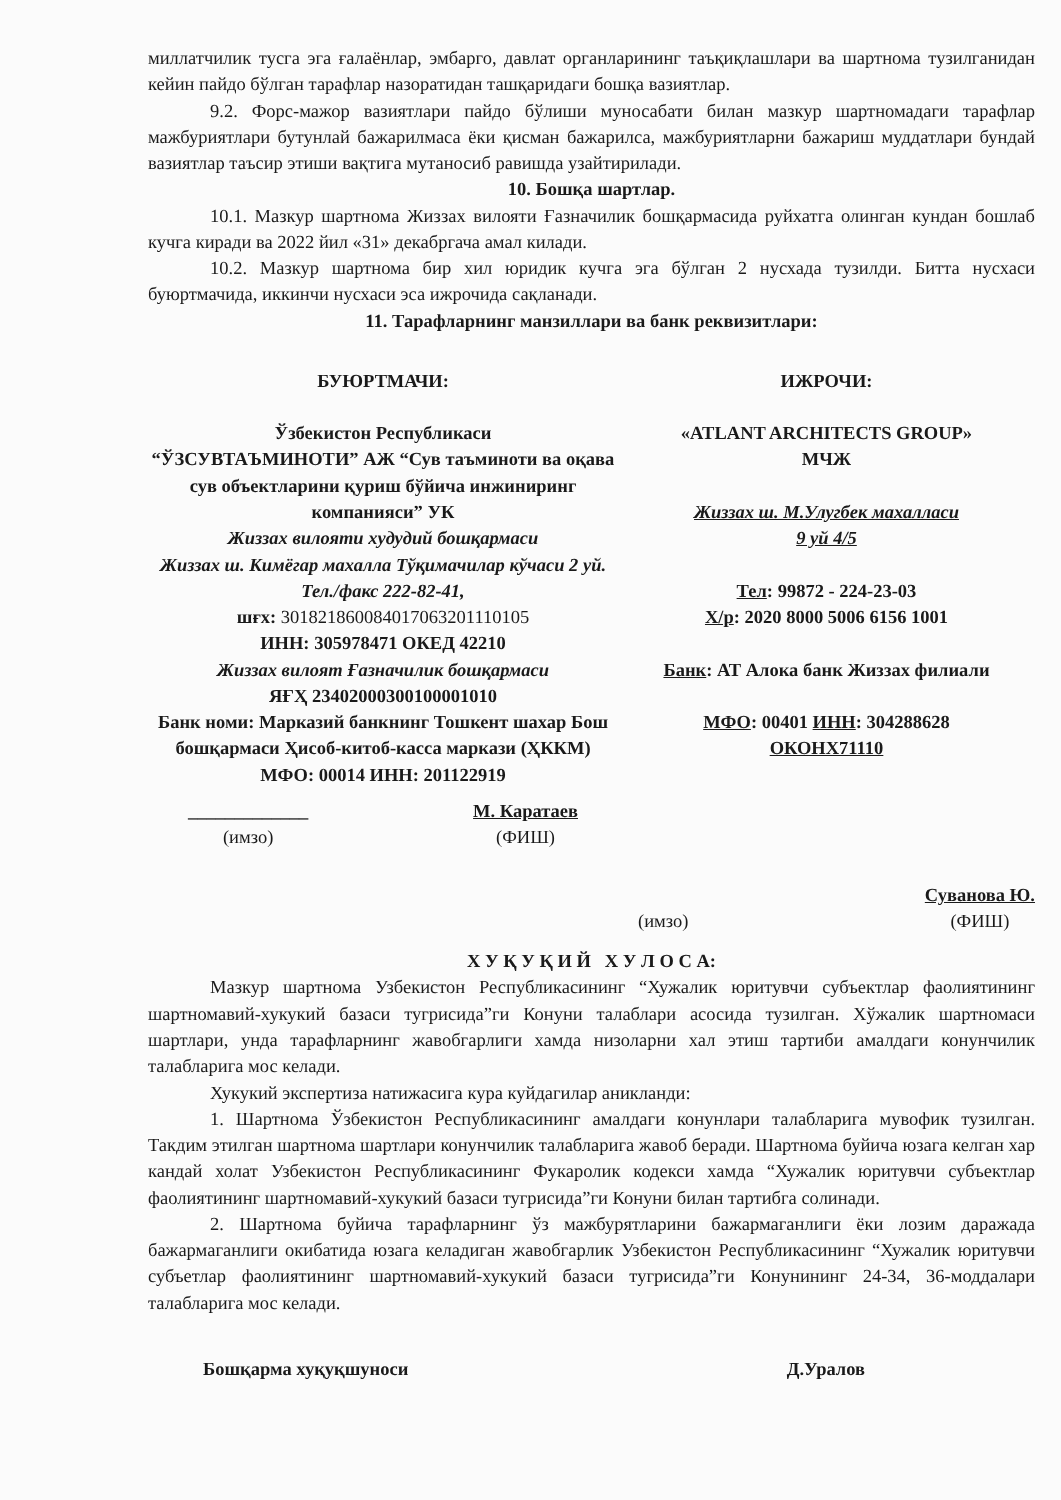миллатчилик тусга эга ғалаёнлар, эмбарго, давлат органларининг таъқиқлашлари ва шартнома тузилганидан кейин пайдо бўлган тарафлар назоратидан ташқаридаги бошқа вазиятлар.
9.2. Форс-мажор вазиятлари пайдо бўлиши муносабати билан мазкур шартномадаги тарафлар мажбуриятлари бутунлай бажарилмаса ёки қисман бажарилса, мажбуриятларни бажариш муддатлари бундай вазиятлар таъсир этиши вақтига мутаносиб равишда узайтирилади.
10. Бошқа шартлар.
10.1. Мазкур шартнома Жиззах вилояти Ғазначилик бошқармасида руйхатга олинган кундан бошлаб кучга киради ва 2022 йил «31» декабргача амал килади.
10.2. Мазкур шартнома бир хил юридик кучга эга бўлган 2 нусхада тузилди. Битта нусхаси буюртмачида, иккинчи нусхаси эса ижрочида сақланади.
11. Тарафларнинг манзиллари ва банк реквизитлари:
БУЮРТМАЧИ:
Ўзбекистон Республикаси
“ЎЗСУВТАЪМИНОТИ” АЖ “Сув таъминоти ва оқава сув объектларини қуриш бўйича инжиниринг компанияси” УК
Жиззах вилояти худудий бошқармаси
Жиззах ш. Кимёгар махалла Тўқимачилар кўчаси 2 уй. Тел./факс 222-82-41,
шғх: 30182186008401706320111010​5
ИНН: 305978471 ОКЕД 42210
Жиззах вилоят Ғазначилик бошқармаси
ЯҒҲ 23402000300100001010
Банк номи: Марказий банкнинг Тошкент шахар Бош бошқармаси Ҳисоб-китоб-касса маркази (ҲККМ)
МФО: 00014 ИНН: 201122919
_____________
(имзо) М. Каратаев
(ФИШ)
ИЖРОЧИ:
«ATLANT ARCHITECTS GROUP»
МЧЖ
Жиззах ш. М.Улугбек махалласи
9 уй 4/5
Тел: 99872 - 224-23-03
Х/р: 2020 8000 5006 6156 1001
Банк: АТ Алока банк Жиззах филиали
МФО: 00401 ИНН: 304288628
ОКОНХ71110
(имзо) Суванова Ю.
(ФИШ)
Х У Қ У Қ И Й Х У Л О С А:
Мазкур шартнома Узбекистон Республикасининг “Хужалик юритувчи субъектлар фаолиятининг шартномавий-хукукий базаси тугрисида”ги Конуни талаблари асосида тузилган. Хўжалик шартномаси шартлари, унда тарафларнинг жавобгарлиги хамда низоларни хал этиш тартиби амалдаги конунчилик талабларига мос келади.
Хукукий экспертиза натижасига кура куйдагилар аникланди:
1. Шартнома Ўзбекистон Республикасининг амалдаги конунлари талабларига мувофик тузилган. Такдим этилган шартнома шартлари конунчилик талабларига жавоб беради. Шартнома буйича юзага келган хар кандай холат Узбекистон Республикасининг Фукаролик кодекси хамда “Хужалик юритувчи субъектлар фаолиятининг шартномавий-хукукий базаси тугрисида”ги Конуни билан тартибга солинади.
2. Шартнома буйича тарафларнинг ўз мажбурятларини бажармаганлиги ёки лозим даражада бажармаганлиги окибатида юзага келадиган жавобгарлик Узбекистон Республикасининг “Хужалик юритувчи субъетлар фаолиятининг шартномавий-хукукий базаси тугрисида”ги Конунининг 24-34, 36-моддалари талабларига мос келади.
Бошқарма хуқуқшуноси Д.Уралов